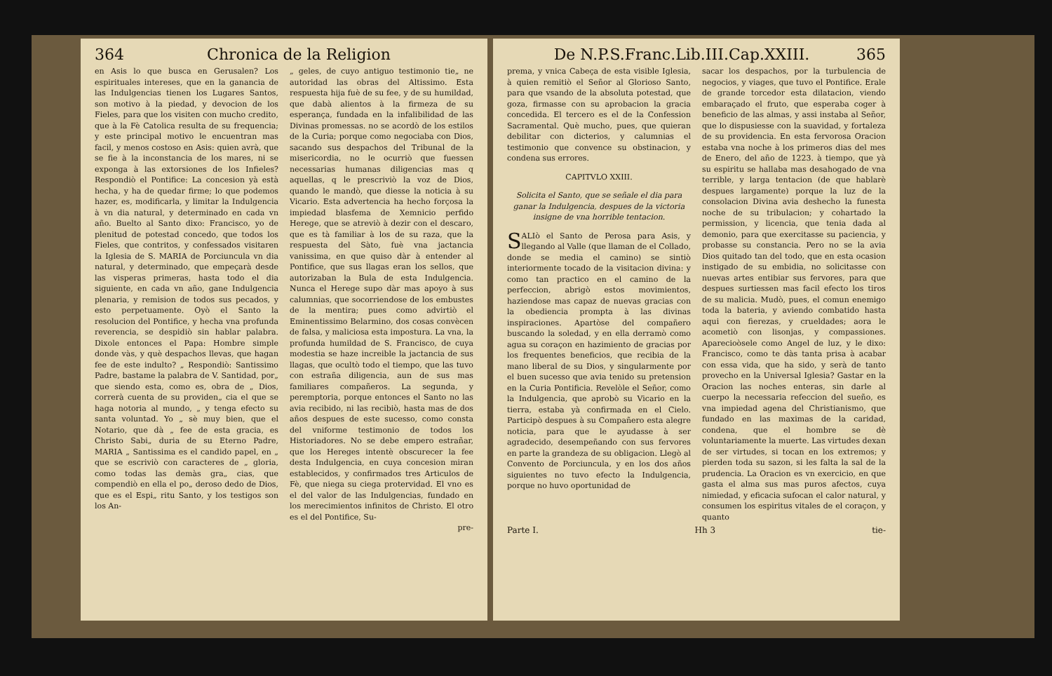364 Chronica de la Religion
en Asis lo que busca en Gerusalen? Los espirituales intereses, que en la ganancia de las Indulgencias tienen los Lugares Santos, son motivo à la piedad, y devocion de los Fieles, para que los visiten con mucho credito, que à la Fè Catolica resulta de su frequencia; y este principal motivo le encuentran mas facil, y menos costoso en Asis: quien avrà, que se fie à la inconstancia de los mares, ni se exponga à las extorsiones de los Infieles? Respondiò el Pontifice: La concesion yà està hecha, y ha de quedar firme; lo que podemos hazer, es, modificarla, y limitar la Indulgencia à vn dia natural, y determinado en cada vn año. Buelto al Santo dixo: Francisco, yo de plenitud de potestad concedo, que todos los Fieles, que contritos, y confessados visitaren la Iglesia de S. MARIA de Porciuncula vn dia natural, y determinado, que empeçarà desde las visperas primeras, hasta todo el dia siguiente, en cada vn año, gane Indulgencia plenaria, y remision de todos sus pecados, y esto perpetuamente. Oyò el Santo la resolucion del Pontifice, y hecha vna profunda reverencia, se despidiò sin hablar palabra. Dixole entonces el Papa: Hombre simple donde vàs, y què despachos llevas, que hagan fee de este indulto? „ Respondiò: Santissimo Padre, bastame la palabra de V. Santidad, por„ que siendo esta, como es, obra de „ Dios, correrà cuenta de su providen„ cia el que se haga notoria al mundo, „ y tenga efecto su santa voluntad. Yo „ sè muy bien, que el Notario, que dà „ fee de esta gracia, es Christo Sabi„ duria de su Eterno Padre, MARIA „ Santissima es el candido papel, en „ que se escriviò con caracteres de „ gloria, como todas las demàs gra„ cias, que compendiò en ella el po„ deroso dedo de Dios, que es el Espi„ ritu Santo, y los testigos son los An-
„ geles, de cuyo antiguo testimonio tie„ ne autoridad las obras del Altissimo. Esta respuesta hija fuè de su fee, y de su humildad, que dabà alientos à la firmeza de su esperança, fundada en la infalibilidad de las Divinas promessas. no se acordò de los estilos de la Curia; porque como negociaba con Dios, sacando sus despachos del Tribunal de la misericordia, no le ocurriò que fuessen necessarias humanas diligencias mas q aquellas, q le prescriviò la voz de Dios, quando le mandò, que diesse la noticia à su Vicario. Esta advertencia ha hecho forçosa la impiedad blasfema de Xemnicio perfido Herege, que se atreviò à dezir con el descaro, que es tà familiar à los de su raza, que la respuesta del Sàto, fuè vna jactancia vanissima, en que quiso dàr à entender al Pontifice, que sus llagas eran los sellos, que autorizaban la Bula de esta Indulgencia. Nunca el Herege supo dàr mas apoyo à sus calumnias, que socorriendose de los embustes de la mentira; pues como advirtiò el Eminentissimo Belarmino, dos cosas convècen de falsa, y maliciosa esta impostura. La vna, la profunda humildad de S. Francisco, de cuya modestia se haze increible la jactancia de sus llagas, que ocultò todo el tiempo, que las tuvo con estraña diligencia, aun de sus mas familiares compañeros. La segunda, y peremptoria, porque entonces el Santo no las avia recibido, ni las recibiò, hasta mas de dos años despues de este sucesso, como consta del vniforme testimonio de todos los Historiadores. No se debe empero estrañar, que los Hereges intentè obscurecer la fee desta Indulgencia, en cuya concesion miran establecidos, y confirmados tres Articulos de Fè, que niega su ciega protervidad. El vno es el del valor de las Indulgencias, fundado en los merecimientos infinitos de Christo. El otro es el del Pontifice, Su-
pre-
De N.P.S.Franc.Lib.III.Cap.XXIII. 365
prema, y vnica Cabeça de esta visible Iglesia, à quien remitiò el Señor al Glorioso Santo, para que vsando de la absoluta potestad, que goza, firmasse con su aprobacion la gracia concedida. El tercero es el de la Confession Sacramental. Què mucho, pues, que quieran debilitar con dicterios, y calumnias el testimonio que convence su obstinacion, y condena sus errores.
CAPITVLO XXIII.
Solicita el Santo, que se señale el dia para ganar la Indulgencia, despues de la victoria insigne de vna horrible tentacion.
SALIò el Santo de Perosa para Asis, y llegando al Valle (que llaman de el Collado, donde se media el camino) se sintiò interiormente tocado de la visitacion divina: y como tan practico en el camino de la perfeccion, abrigò estos movimientos, haziendose mas capaz de nuevas gracias con la obediencia prompta à las divinas inspiraciones. Apartòse del compañero buscando la soledad, y en ella derramò como agua su coraçon en hazimiento de gracias por los frequentes beneficios, que recibia de la mano liberal de su Dios, y singularmente por el buen sucesso que avia tenido su pretension en la Curia Pontificia. Revelòle el Señor, como la Indulgencia, que aprobò su Vicario en la tierra, estaba yà confirmada en el Cielo. Participò despues à su Compañero esta alegre noticia, para que le ayudasse à ser agradecido, desempeñando con sus fervores en parte la grandeza de su obligacion. Llegò al Convento de Porciuncula, y en los dos años siguientes no tuvo efecto la Indulgencia, porque no huvo oportunidad de
sacar los despachos, por la turbulencia de negocios, y viages, que tuvo el Pontifice. Erale de grande torcedor esta dilatacion, viendo embaraçado el fruto, que esperaba coger à beneficio de las almas, y assi instaba al Señor, que lo dispusiesse con la suavidad, y fortaleza de su providencia. En esta fervorosa Oracion estaba vna noche à los primeros dias del mes de Enero, del año de 1223. à tiempo, que yà su espiritu se hallaba mas desahogado de vna terrible, y larga tentacion (de que hablarè despues largamente) porque la luz de la consolacion Divina avia deshecho la funesta noche de su tribulacion; y cohartado la permission, y licencia, que tenia dada al demonio, para que exercitasse su paciencia, y probasse su constancia. Pero no se la avia Dios quitado tan del todo, que en esta ocasion instigado de su embidia, no solicitasse con nuevas artes entibiar sus fervores, para que despues surtiessen mas facil efecto los tiros de su malicia. Mudò, pues, el comun enemigo toda la bateria, y aviendo combatido hasta aqui con fierezas, y crueldades; aora le acometiò con lisonjas, y compassiones. Aparecioòsele como Angel de luz, y le dixo: Francisco, como te dàs tanta prisa à acabar con essa vida, que ha sido, y serà de tanto provecho en la Universal Iglesia? Gastar en la Oracion las noches enteras, sin darle al cuerpo la necessaria refeccion del sueño, es vna impiedad agena del Christianismo, que fundado en las maximas de la caridad, condena, que el hombre se dè voluntariamente la muerte. Las virtudes dexan de ser virtudes, si tocan en los extremos; y pierden toda su sazon, si les falta la sal de la prudencia. La Oracion es vn exercicio, en que gasta el alma sus mas puros afectos, cuya nimiedad, y eficacia sufocan el calor natural, y consumen los espiritus vitales de el coraçon, y quanto
Parte I. Hh 3 tie-